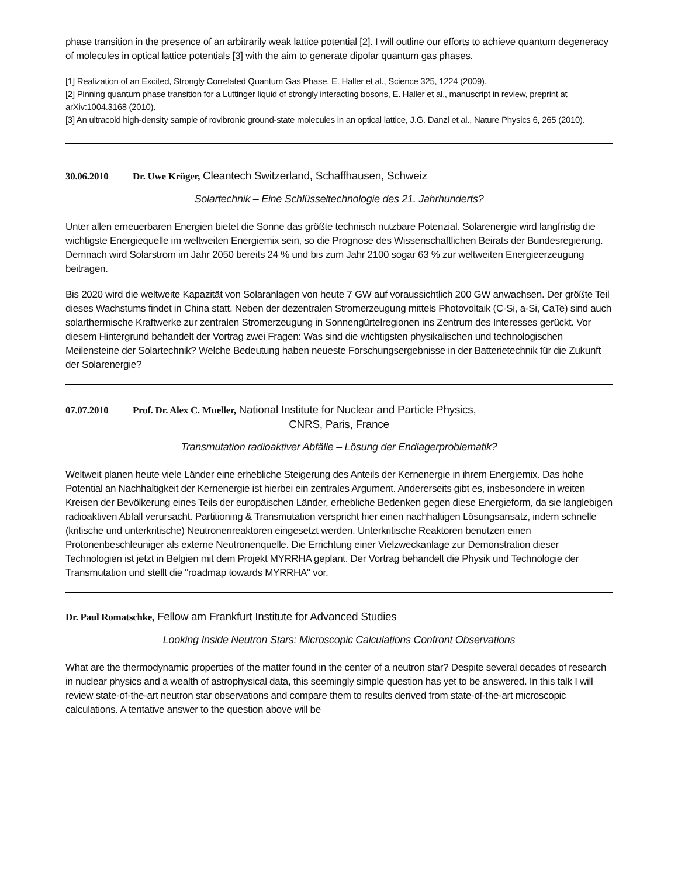phase transition in the presence of an arbitrarily weak lattice potential [2]. I will outline our efforts to achieve quantum degeneracy of molecules in optical lattice potentials [3] with the aim to generate dipolar quantum gas phases.
[1] Realization of an Excited, Strongly Correlated Quantum Gas Phase, E. Haller et al., Science 325, 1224 (2009).
[2] Pinning quantum phase transition for a Luttinger liquid of strongly interacting bosons, E. Haller et al., manuscript in review, preprint at arXiv:1004.3168 (2010).
[3] An ultracold high-density sample of rovibronic ground-state molecules in an optical lattice, J.G. Danzl et al., Nature Physics 6, 265 (2010).
30.06.2010 Dr. Uwe Krüger, Cleantech Switzerland, Schaffhausen, Schweiz
Solartechnik – Eine Schlüsseltechnologie des 21. Jahrhunderts?
Unter allen erneuerbaren Energien bietet die Sonne das größte technisch nutzbare Potenzial. Solarenergie wird langfristig die wichtigste Energiequelle im weltweiten Energiemix sein, so die Prognose des Wissenschaftlichen Beirats der Bundesregierung. Demnach wird Solarstrom im Jahr 2050 bereits 24 % und bis zum Jahr 2100 sogar 63 % zur weltweiten Energieerzeugung beitragen.
Bis 2020 wird die weltweite Kapazität von Solaranlagen von heute 7 GW auf voraussichtlich 200 GW anwachsen. Der größte Teil dieses Wachstums findet in China statt. Neben der dezentralen Stromerzeugung mittels Photovoltaik (C-Si, a-Si, CaTe) sind auch solarthermische Kraftwerke zur zentralen Stromerzeugung in Sonnengürtelregionen ins Zentrum des Interesses gerückt. Vor diesem Hintergrund behandelt der Vortrag zwei Fragen: Was sind die wichtigsten physikalischen und technologischen Meilensteine der Solartechnik? Welche Bedeutung haben neueste Forschungsergebnisse in der Batterietechnik für die Zukunft der Solarenergie?
07.07.2010 Prof. Dr. Alex C. Mueller, National Institute for Nuclear and Particle Physics,
CNRS, Paris, France
Transmutation radioaktiver Abfälle – Lösung der Endlagerproblematik?
Weltweit planen heute viele Länder eine erhebliche Steigerung des Anteils der Kernenergie in ihrem Energiemix. Das hohe Potential an Nachhaltigkeit der Kernenergie ist hierbei ein zentrales Argument. Andererseits gibt es, insbesondere in weiten Kreisen der Bevölkerung eines Teils der europäischen Länder, erhebliche Bedenken gegen diese Energieform, da sie langlebigen radioaktiven Abfall verursacht. Partitioning & Transmutation verspricht hier einen nachhaltigen Lösungsansatz, indem schnelle (kritische und unterkritische) Neutronenreaktoren eingesetzt werden. Unterkritische Reaktoren benutzen einen Protonenbeschleuniger als externe Neutronenquelle. Die Errichtung einer Vielzweckanlage zur Demonstration dieser Technologien ist jetzt in Belgien mit dem Projekt MYRRHA geplant. Der Vortrag behandelt die Physik und Technologie der Transmutation und stellt die "roadmap towards MYRRHA" vor.
Dr. Paul Romatschke, Fellow am Frankfurt Institute for Advanced Studies
Looking Inside Neutron Stars: Microscopic Calculations Confront Observations
What are the thermodynamic properties of the matter found in the center of a neutron star? Despite several decades of research in nuclear physics and a wealth of astrophysical data, this seemingly simple question has yet to be answered. In this talk I will review state-of-the-art neutron star observations and compare them to results derived from state-of-the-art microscopic calculations. A tentative answer to the question above will be